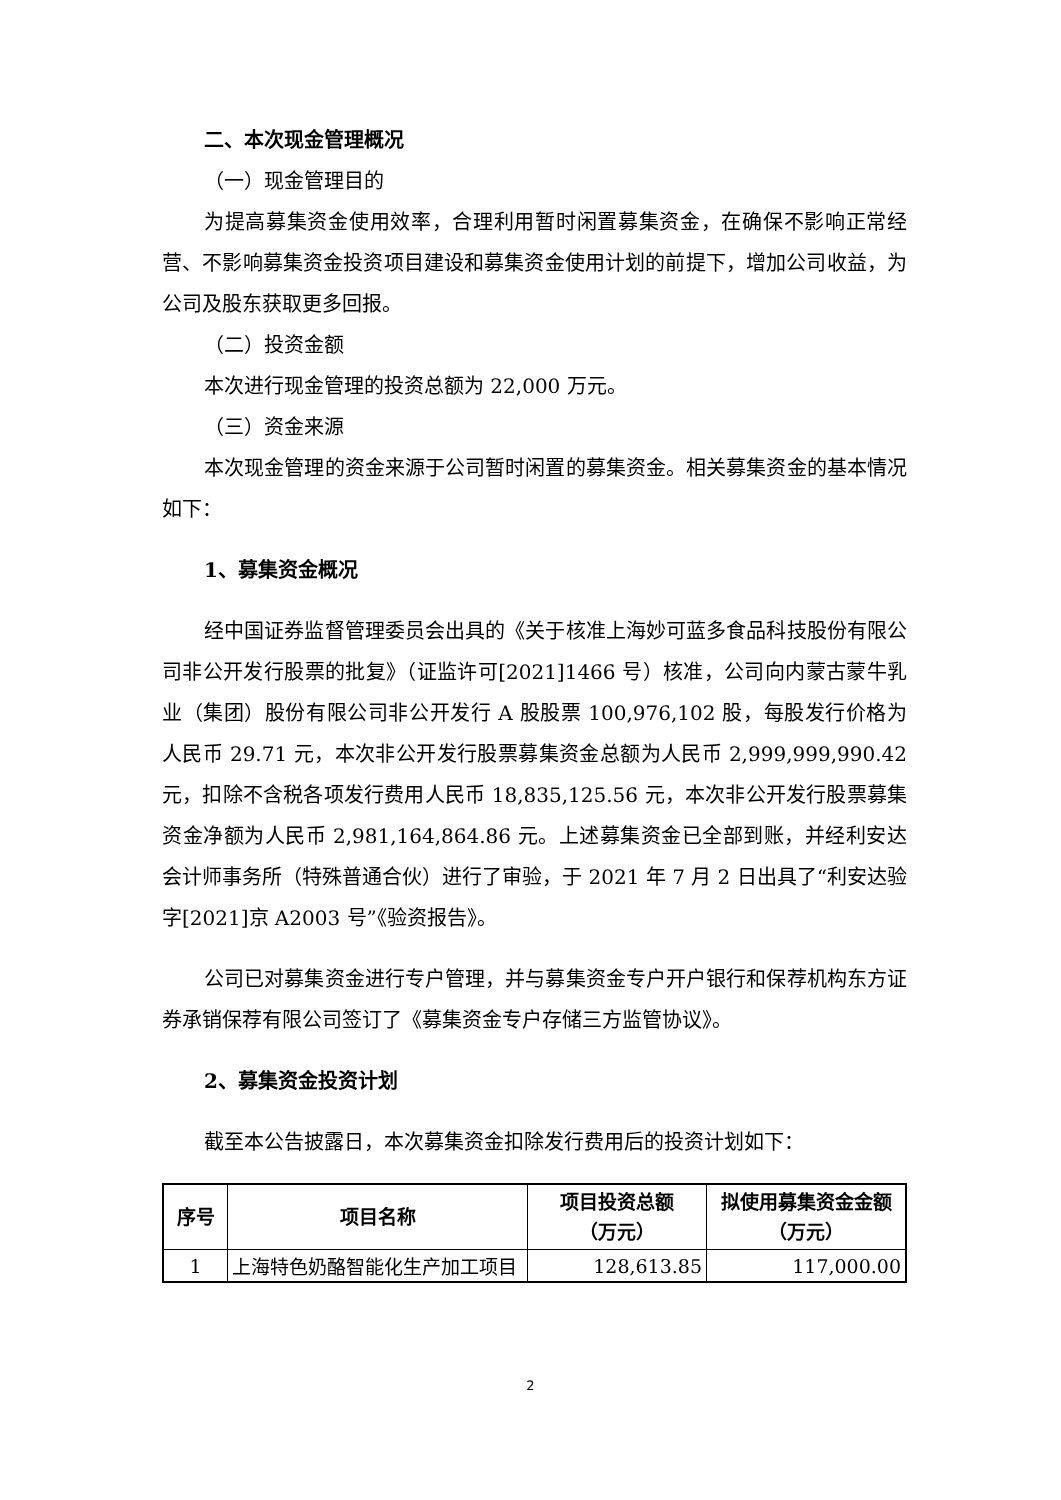二、本次现金管理概况
（一）现金管理目的
为提高募集资金使用效率，合理利用暂时闲置募集资金，在确保不影响正常经营、不影响募集资金投资项目建设和募集资金使用计划的前提下，增加公司收益，为公司及股东获取更多回报。
（二）投资金额
本次进行现金管理的投资总额为 22,000 万元。
（三）资金来源
本次现金管理的资金来源于公司暂时闲置的募集资金。相关募集资金的基本情况如下：
1、募集资金概况
经中国证券监督管理委员会出具的《关于核准上海妙可蓝多食品科技股份有限公司非公开发行股票的批复》（证监许可[2021]1466 号）核准，公司向内蒙古蒙牛乳业（集团）股份有限公司非公开发行 A 股股票 100,976,102 股，每股发行价格为人民币 29.71 元，本次非公开发行股票募集资金总额为人民币 2,999,999,990.42 元，扣除不含税各项发行费用人民币 18,835,125.56 元，本次非公开发行股票募集资金净额为人民币 2,981,164,864.86 元。上述募集资金已全部到账，并经利安达会计师事务所（特殊普通合伙）进行了审验，于 2021 年 7 月 2 日出具了“利安达验字[2021]京 A2003 号”《验资报告》。
公司已对募集资金进行专户管理，并与募集资金专户开户银行和保荐机构东方证券承销保荐有限公司签订了《募集资金专户存储三方监管协议》。
2、募集资金投资计划
截至本公告披露日，本次募集资金扣除发行费用后的投资计划如下：
| 序号 | 项目名称 | 项目投资总额 （万元） | 拟使用募集资金金额 （万元） |
| --- | --- | --- | --- |
| 1 | 上海特色奶酪智能化生产加工项目 | 128,613.85 | 117,000.00 |
2